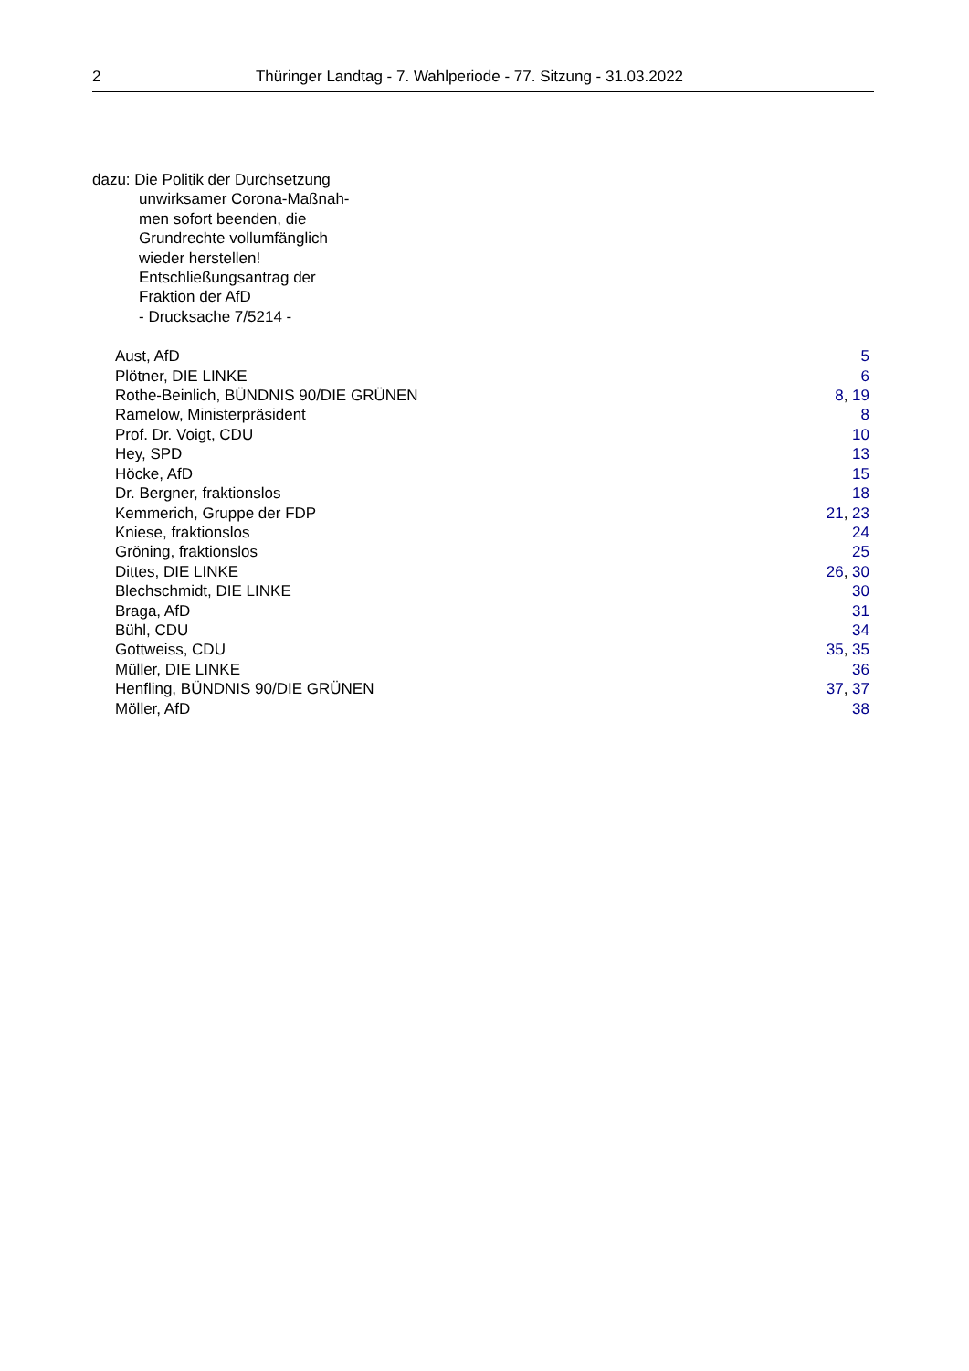2 Thüringer Landtag - 7. Wahlperiode - 77. Sitzung - 31.03.2022
dazu: Die Politik der Durchsetzung
unwirksamer Corona-Maßnah-
men sofort beenden, die
Grundrechte vollumfänglich
wieder herstellen!
Entschließungsantrag der
Fraktion der AfD
- Drucksache 7/5214 -
Aust, AfD 5
Plötner, DIE LINKE 6
Rothe-Beinlich, BÜNDNIS 90/DIE GRÜNEN 8, 19
Ramelow, Ministerpräsident 8
Prof. Dr. Voigt, CDU 10
Hey, SPD 13
Höcke, AfD 15
Dr. Bergner, fraktionslos 18
Kemmerich, Gruppe der FDP 21, 23
Kniese, fraktionslos 24
Gröning, fraktionslos 25
Dittes, DIE LINKE 26, 30
Blechschmidt, DIE LINKE 30
Braga, AfD 31
Bühl, CDU 34
Gottweiss, CDU 35, 35
Müller, DIE LINKE 36
Henfling, BÜNDNIS 90/DIE GRÜNEN 37, 37
Möller, AfD 38